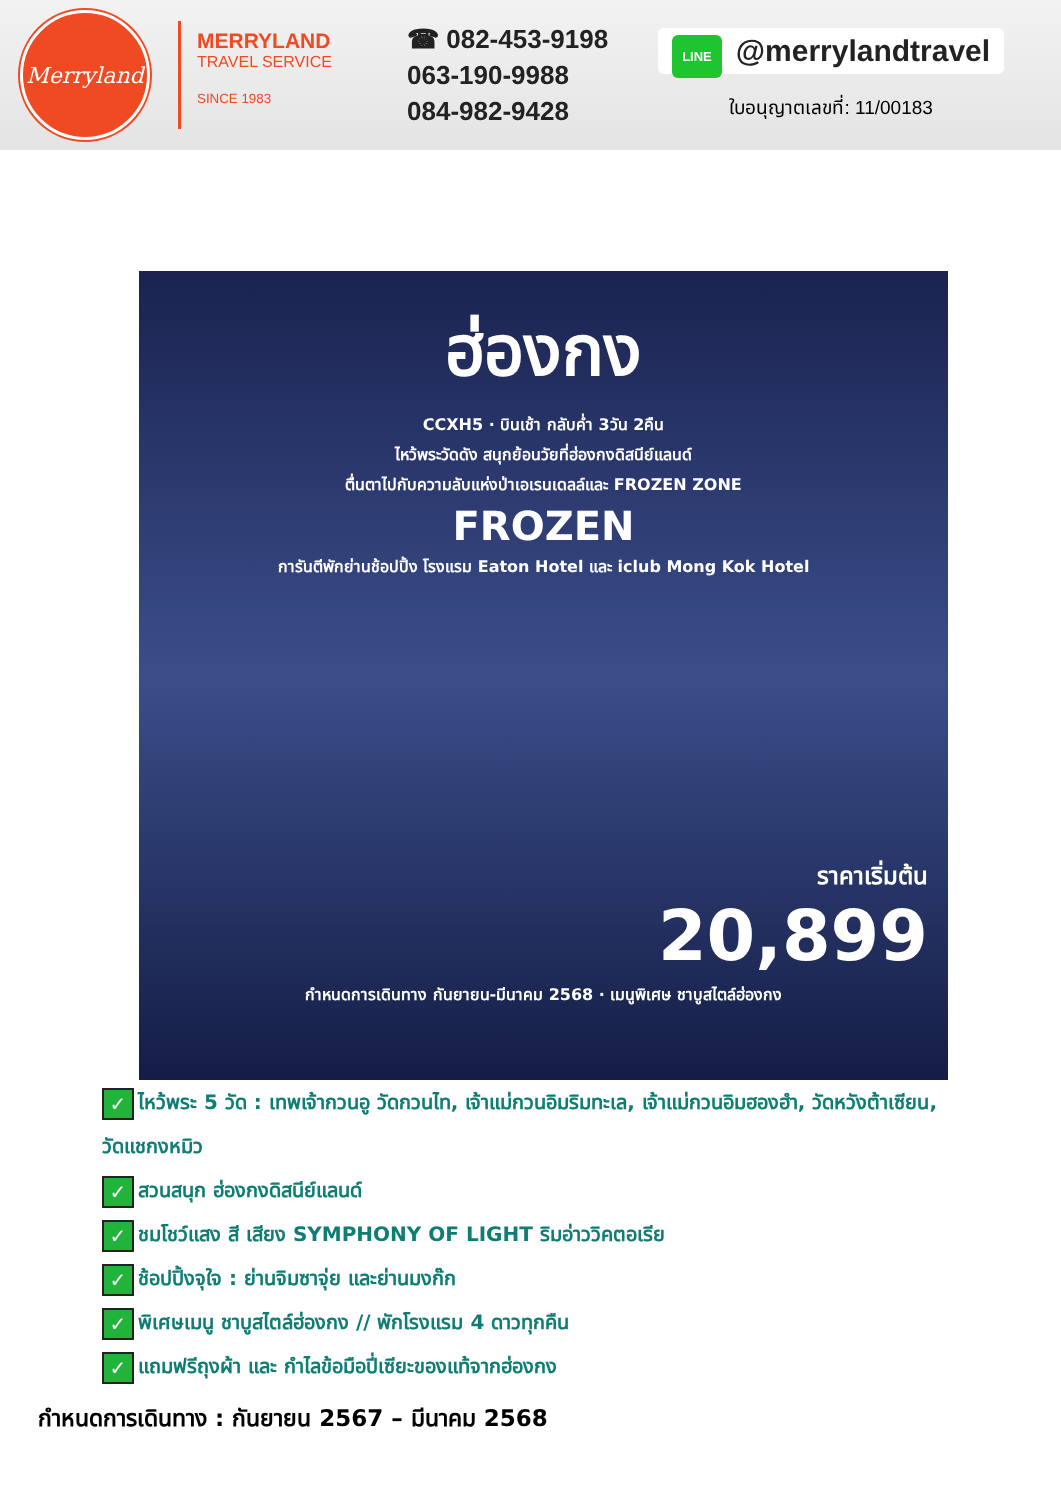Merryland
MERRYLAND
TRAVEL SERVICE
SINCE 1983
☎ 082-453-9198
063-190-9988
084-982-9428
LINE @merrylandtravel
ใบอนุญาตเลขที่: 11/00183
ฮ่องกง
CCXH5 · บินเช้า กลับค่ำ 3วัน 2คืน
ไหว้พระวัดดัง สนุกย้อนวัยที่ฮ่องกงดิสนีย์แลนด์
ตื่นตาไปกับความลับแห่งป่าเอเรนเดลล์และ FROZEN ZONE
FROZEN
การันตีพักย่านช้อปปิ้ง โรงแรม Eaton Hotel และ iclub Mong Kok Hotel
ราคาเริ่มต้น
20,899
กำหนดการเดินทาง กันยายน-มีนาคม 2568 · เมนูพิเศษ ชาบูสไตล์ฮ่องกง
✓ ไหว้พระ 5 วัด : เทพเจ้ากวนอู วัดกวนไท, เจ้าแม่กวนอิมริมทะเล, เจ้าแม่กวนอิมฮองฮำ, วัดหวังต้าเซียน, วัดแชกงหมิว
✓ สวนสนุก ฮ่องกงดิสนีย์แลนด์
✓ ชมโชว์แสง สี เสียง SYMPHONY OF LIGHT ริมอ่าววิคตอเรีย
✓ ช้อปปิ้งจุใจ : ย่านจิมซาจุ่ย และย่านมงก๊ก
✓ พิเศษเมนู ชาบูสไตล์ฮ่องกง // พักโรงแรม 4 ดาวทุกคืน
✓ แถมฟรีถุงผ้า และ กำไลข้อมือปี่เซียะของแท้จากฮ่องกง
กำหนดการเดินทาง : กันยายน 2567 – มีนาคม 2568